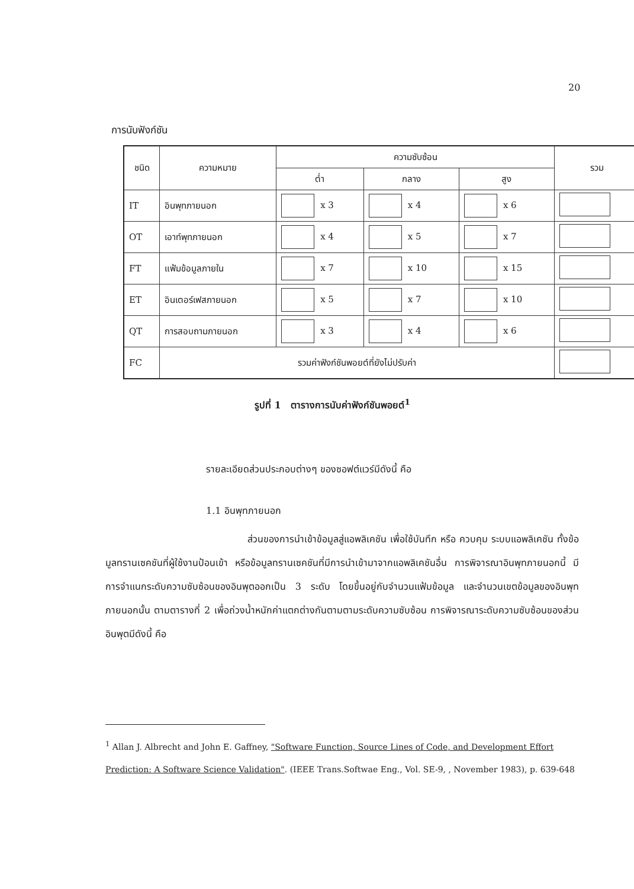20
การนับฟังก์ชัน
| ชนิด | ความหมาย | ความซับซ้อน | | | รวม |
| --- | --- | --- | --- | --- | --- |
| | | ต่ำ | กลาง | สูง | |
| IT | อินพุทภายนอก | x 3 | x 4 | x 6 | |
| OT | เอาท์พุทภายนอก | x 4 | x 5 | x 7 | |
| FT | แฟ้มข้อมูลภายใน | x 7 | x 10 | x 15 | |
| ET | อินเตอร์เฟสภายนอก | x 5 | x 7 | x 10 | |
| QT | การสอบถามภายนอก | x 3 | x 4 | x 6 | |
| FC | รวมค่าฟังก์ชันพอยต์ที่ยังไม่ปรับค่า | | | | |
รูปที่ 1 ตารางการนับค่าฟังก์ชันพอยต์<sup>1</sup>
รายละเอียดส่วนประกอบต่างๆ ของซอฟต์แวร์มีดังนี้ คือ
1.1 อินพุทภายนอก
ส่วนของการนำเข้าข้อมูลสู่แอพลิเคชัน เพื่อใช้บันทึก หรือ ควบคุม ระบบแอพลิเคชัน ทั้งข้อมูลทรานเซคชันที่ผู้ใช้งานป้อนเข้า หรือข้อมูลทรานเซคชันที่มีการนำเข้ามาจากแอพลิเคชันอื่น การพิจารณาอินพุทภายนอกนี้ มีการจำแนกระดับความซับซ้อนของอินพุตออกเป็น 3 ระดับ โดยขึ้นอยู่กับจำนวนแฟ้มข้อมูล และจำนวนเขตข้อมูลของอินพุทภายนอกนั้น ตามตารางที่ 2 เพื่อถ่วงน้ำหนักค่าแตกต่างกันตามตามระดับความซับซ้อน การพิจารณาระดับความซับซ้อนของส่วนอินพุตมีดังนี้ คือ
<sup>1</sup> Allan J. Albrecht and John E. Gaffney, "Software Function, Source Lines of Code, and Development Effort Prediction: A Software Science Validation". (IEEE Trans.Softwae Eng., Vol. SE-9, , November 1983), p. 639-648